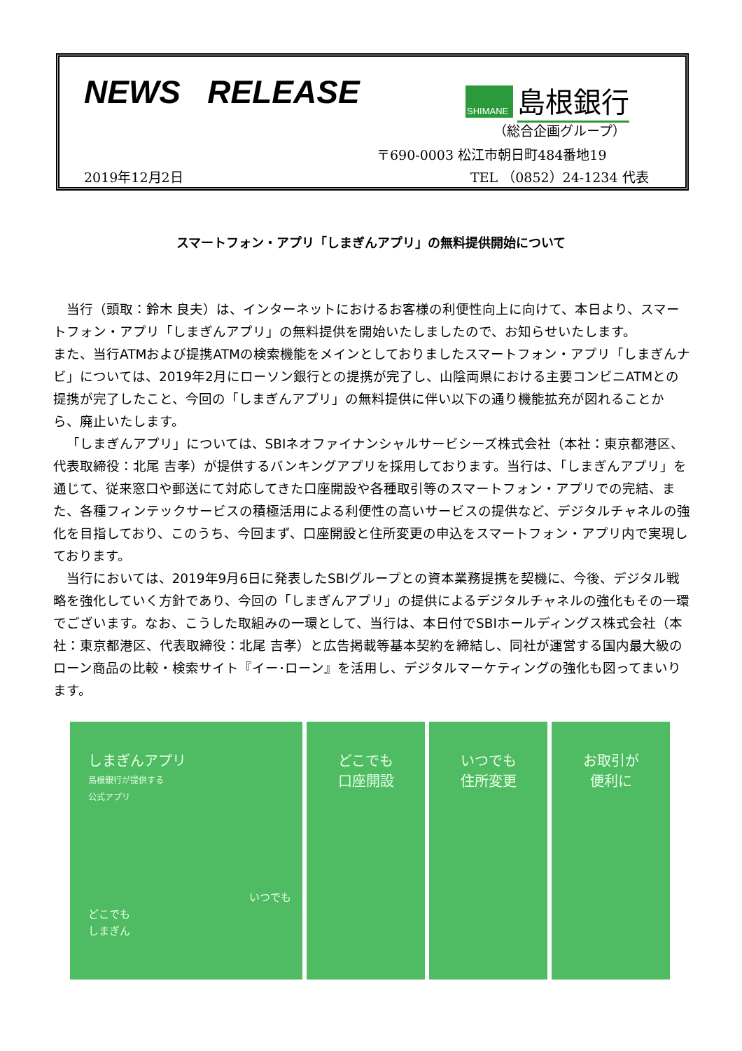NEWS RELEASE
SHIMANE
島根銀行
（総合企画グループ）
〒690-0003 松江市朝日町484番地19
2019年12月2日 TEL （0852）24-1234 代表
スマートフォン・アプリ「しまぎんアプリ」の無料提供開始について
当行（頭取：鈴木 良夫）は、インターネットにおけるお客様の利便性向上に向けて、本日より、スマートフォン・アプリ「しまぎんアプリ」の無料提供を開始いたしましたので、お知らせいたします。
また、当行ATMおよび提携ATMの検索機能をメインとしておりましたスマートフォン・アプリ「しまぎんナビ」については、2019年2月にローソン銀行との提携が完了し、山陰両県における主要コンビニATMとの提携が完了したこと、今回の「しまぎんアプリ」の無料提供に伴い以下の通り機能拡充が図れることから、廃止いたします。
「しまぎんアプリ」については、SBIネオファイナンシャルサービシーズ株式会社（本社：東京都港区、代表取締役：北尾 吉孝）が提供するバンキングアプリを採用しております。当行は、「しまぎんアプリ」を通じて、従来窓口や郵送にて対応してきた口座開設や各種取引等のスマートフォン・アプリでの完結、また、各種フィンテックサービスの積極活用による利便性の高いサービスの提供など、デジタルチャネルの強化を目指しており、このうち、今回まず、口座開設と住所変更の申込をスマートフォン・アプリ内で実現しております。
当行においては、2019年9月6日に発表したSBIグループとの資本業務提携を契機に、今後、デジタル戦略を強化していく方針であり、今回の「しまぎんアプリ」の提供によるデジタルチャネルの強化もその一環でございます。なお、こうした取組みの一環として、当行は、本日付でSBIホールディングス株式会社（本社：東京都港区、代表取締役：北尾 吉孝）と広告掲載等基本契約を締結し、同社が運営する国内最大級のローン商品の比較・検索サイト『イー･ローン』を活用し、デジタルマーケティングの強化も図ってまいります。
しまぎんアプリ
島根銀行が提供する
公式アプリ
いつでも
どこでも
しまぎん
どこでも
口座開設
いつでも
住所変更
お取引が
便利に